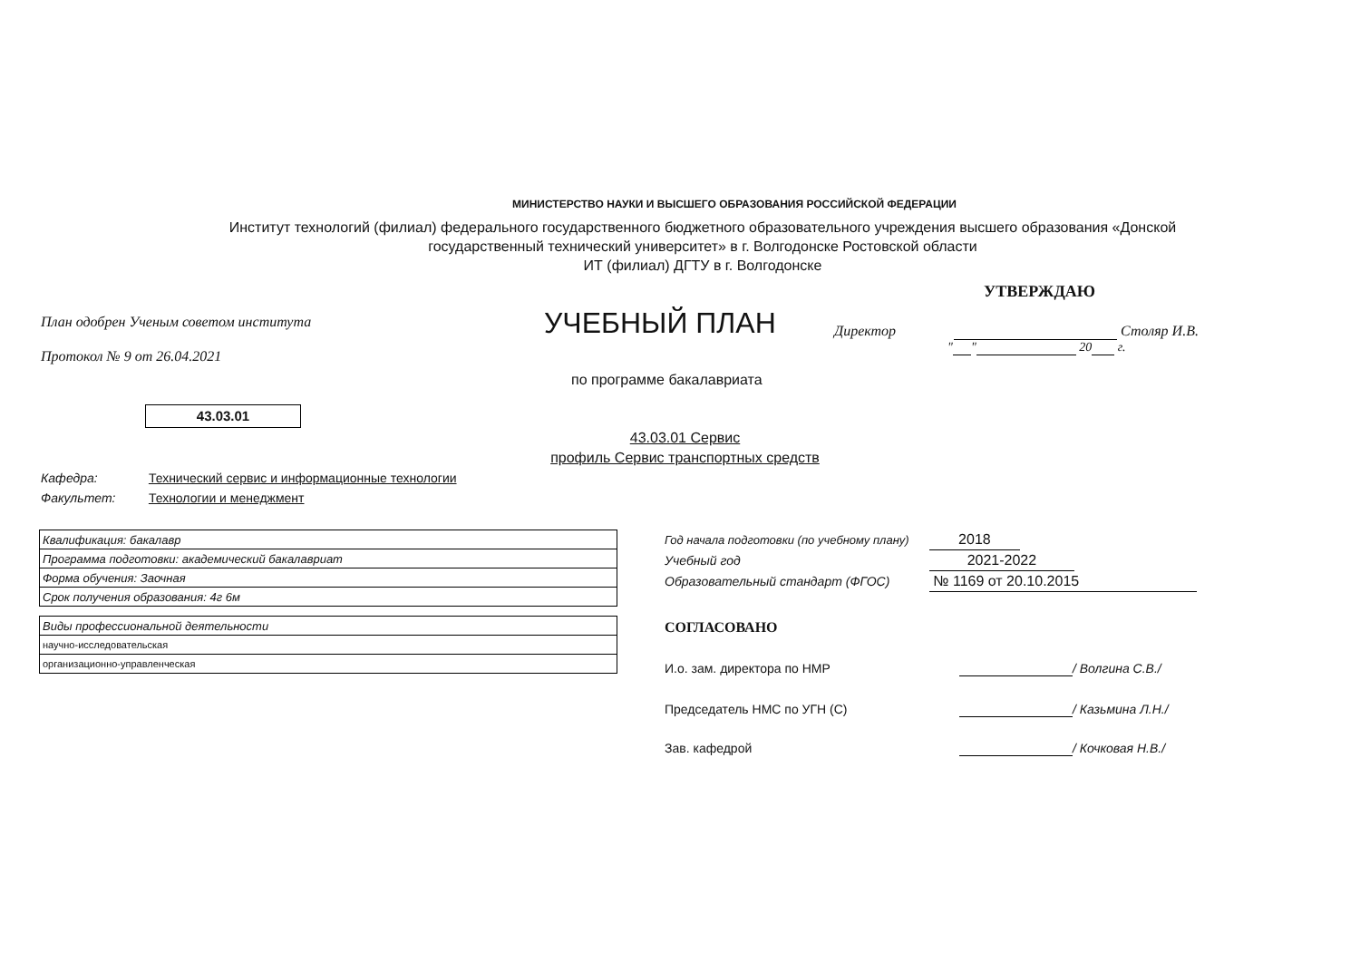МИНИСТЕРСТВО НАУКИ И ВЫСШЕГО ОБРАЗОВАНИЯ РОССИЙСКОЙ ФЕДЕРАЦИИ
Институт технологий (филиал) федерального государственного бюджетного образовательного учреждения высшего образования «Донской государственный технический университет» в г. Волгодонске Ростовской области
ИТ (филиал) ДГТУ в г. Волгодонске
УТВЕРЖДАЮ
План одобрен Ученым советом института
Протокол № 9 от 26.04.2021
УЧЕБНЫЙ ПЛАН
Директор Столяр И.В.
" " 20 г.
по программе бакалавриата
43.03.01
43.03.01 Сервис
профиль Сервис транспортных средств
Кафедра: Технический сервис и информационные технологии
Факультет: Технологии и менеджмент
| Квалификация: бакалавр |
| Программа подготовки: академический бакалавриат |
| Форма обучения: Заочная |
| Срок получения образования: 4г 6м |
| Виды профессиональной деятельности |
| научно-исследовательская |
| организационно-управленческая |
Год начала подготовки (по учебному плану) 2018
Учебный год 2021-2022
Образовательный стандарт (ФГОС) № 1169 от 20.10.2015
СОГЛАСОВАНО
И.о. зам. директора по НМР / Волгина С.В./
Председатель НМС по УГН (С) / Казьмина Л.Н./
Зав. кафедрой / Кочковая Н.В./